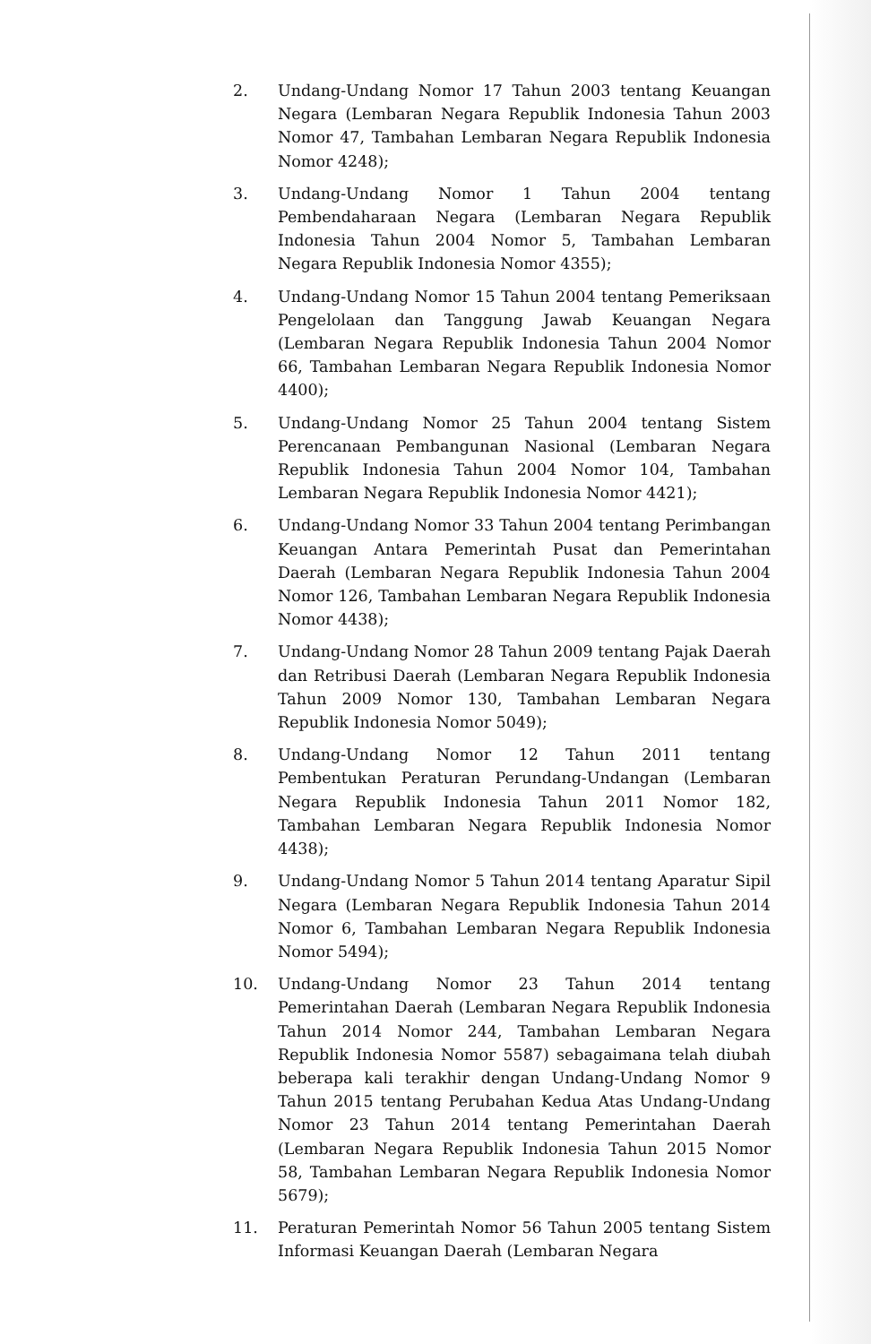2. Undang-Undang Nomor 17 Tahun 2003 tentang Keuangan Negara (Lembaran Negara Republik Indonesia Tahun 2003 Nomor 47, Tambahan Lembaran Negara Republik Indonesia Nomor 4248);
3. Undang-Undang Nomor 1 Tahun 2004 tentang Pembendaharaan Negara (Lembaran Negara Republik Indonesia Tahun 2004 Nomor 5, Tambahan Lembaran Negara Republik Indonesia Nomor 4355);
4. Undang-Undang Nomor 15 Tahun 2004 tentang Pemeriksaan Pengelolaan dan Tanggung Jawab Keuangan Negara (Lembaran Negara Republik Indonesia Tahun 2004 Nomor 66, Tambahan Lembaran Negara Republik Indonesia Nomor 4400);
5. Undang-Undang Nomor 25 Tahun 2004 tentang Sistem Perencanaan Pembangunan Nasional (Lembaran Negara Republik Indonesia Tahun 2004 Nomor 104, Tambahan Lembaran Negara Republik Indonesia Nomor 4421);
6. Undang-Undang Nomor 33 Tahun 2004 tentang Perimbangan Keuangan Antara Pemerintah Pusat dan Pemerintahan Daerah (Lembaran Negara Republik Indonesia Tahun 2004 Nomor 126, Tambahan Lembaran Negara Republik Indonesia Nomor 4438);
7. Undang-Undang Nomor 28 Tahun 2009 tentang Pajak Daerah dan Retribusi Daerah (Lembaran Negara Republik Indonesia Tahun 2009 Nomor 130, Tambahan Lembaran Negara Republik Indonesia Nomor 5049);
8. Undang-Undang Nomor 12 Tahun 2011 tentang Pembentukan Peraturan Perundang-Undangan (Lembaran Negara Republik Indonesia Tahun 2011 Nomor 182, Tambahan Lembaran Negara Republik Indonesia Nomor 4438);
9. Undang-Undang Nomor 5 Tahun 2014 tentang Aparatur Sipil Negara (Lembaran Negara Republik Indonesia Tahun 2014 Nomor 6, Tambahan Lembaran Negara Republik Indonesia Nomor 5494);
10. Undang-Undang Nomor 23 Tahun 2014 tentang Pemerintahan Daerah (Lembaran Negara Republik Indonesia Tahun 2014 Nomor 244, Tambahan Lembaran Negara Republik Indonesia Nomor 5587) sebagaimana telah diubah beberapa kali terakhir dengan Undang-Undang Nomor 9 Tahun 2015 tentang Perubahan Kedua Atas Undang-Undang Nomor 23 Tahun 2014 tentang Pemerintahan Daerah (Lembaran Negara Republik Indonesia Tahun 2015 Nomor 58, Tambahan Lembaran Negara Republik Indonesia Nomor 5679);
11. Peraturan Pemerintah Nomor 56 Tahun 2005 tentang Sistem Informasi Keuangan Daerah (Lembaran Negara